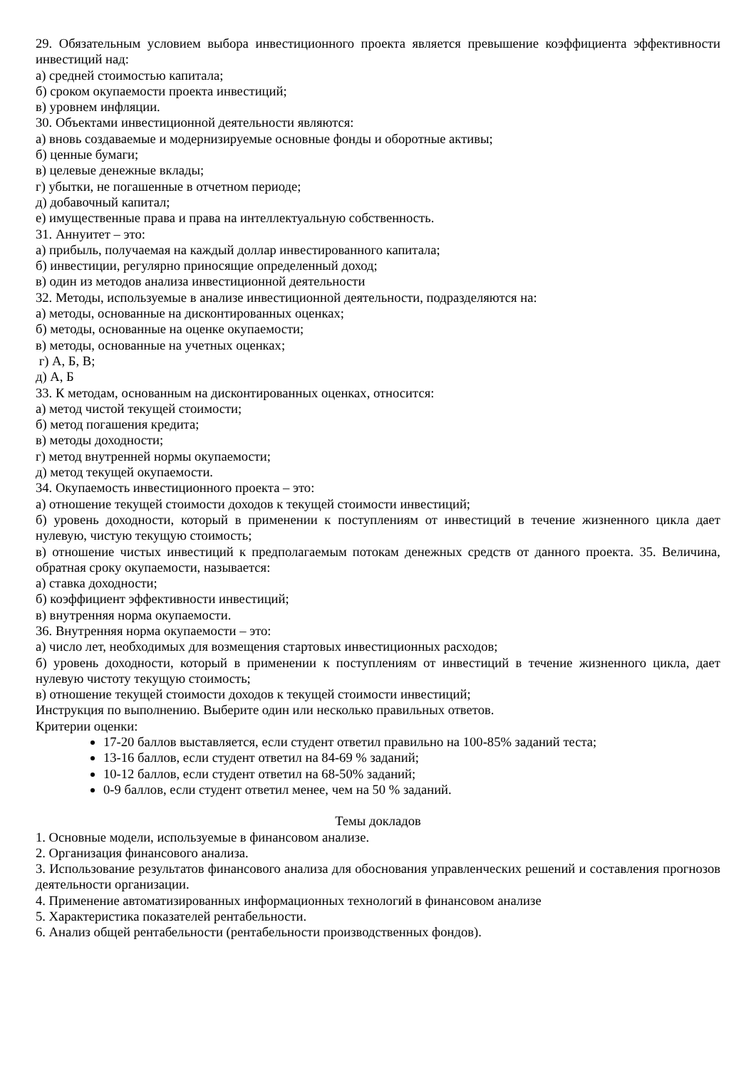29. Обязательным условием выбора инвестиционного проекта является превышение коэффициента эффективности инвестиций над:
а) средней стоимостью капитала;
б) сроком окупаемости проекта инвестиций;
в) уровнем инфляции.
30. Объектами инвестиционной деятельности являются:
а) вновь создаваемые и модернизируемые основные фонды и оборотные активы;
б) ценные бумаги;
в) целевые денежные вклады;
г) убытки, не погашенные в отчетном периоде;
д) добавочный капитал;
е) имущественные права и права на интеллектуальную собственность.
31. Аннуитет – это:
а) прибыль, получаемая на каждый доллар инвестированного капитала;
б) инвестиции, регулярно приносящие определенный доход;
в) один из методов анализа инвестиционной деятельности
32. Методы, используемые в анализе инвестиционной деятельности, подразделяются на:
а) методы, основанные на дисконтированных оценках;
б) методы, основанные на оценке окупаемости;
в) методы, основанные на учетных оценках;
г) А, Б, В;
д) А, Б
33. К методам, основанным на дисконтированных оценках, относится:
а) метод чистой текущей стоимости;
б) метод погашения кредита;
в) методы доходности;
г) метод внутренней нормы окупаемости;
д) метод текущей окупаемости.
34. Окупаемость инвестиционного проекта – это:
а) отношение текущей стоимости доходов к текущей стоимости инвестиций;
б) уровень доходности, который в применении к поступлениям от инвестиций в течение жизненного цикла дает нулевую, чистую текущую стоимость;
в) отношение чистых инвестиций к предполагаемым потокам денежных средств от данного проекта. 35. Величина, обратная сроку окупаемости, называется:
а) ставка доходности;
б) коэффициент эффективности инвестиций;
в) внутренняя норма окупаемости.
36. Внутренняя норма окупаемости – это:
а) число лет, необходимых для возмещения стартовых инвестиционных расходов;
б) уровень доходности, который в применении к поступлениям от инвестиций в течение жизненного цикла, дает нулевую чистоту текущую стоимость;
в) отношение текущей стоимости доходов к текущей стоимости инвестиций;
Инструкция по выполнению. Выберите один или несколько правильных ответов.
Критерии оценки:
17-20 баллов выставляется, если студент ответил правильно на 100-85% заданий теста;
13-16 баллов, если студент ответил на 84-69 % заданий;
10-12 баллов, если студент ответил на 68-50% заданий;
0-9 баллов, если студент ответил менее, чем на 50 % заданий.
Темы докладов
1. Основные модели, используемые в финансовом анализе.
2. Организация финансового анализа.
3. Использование результатов финансового анализа для обоснования управленческих решений и составления прогнозов деятельности организации.
4. Применение автоматизированных информационных технологий в финансовом анализе
5. Характеристика показателей рентабельности.
6. Анализ общей рентабельности (рентабельности производственных фондов).